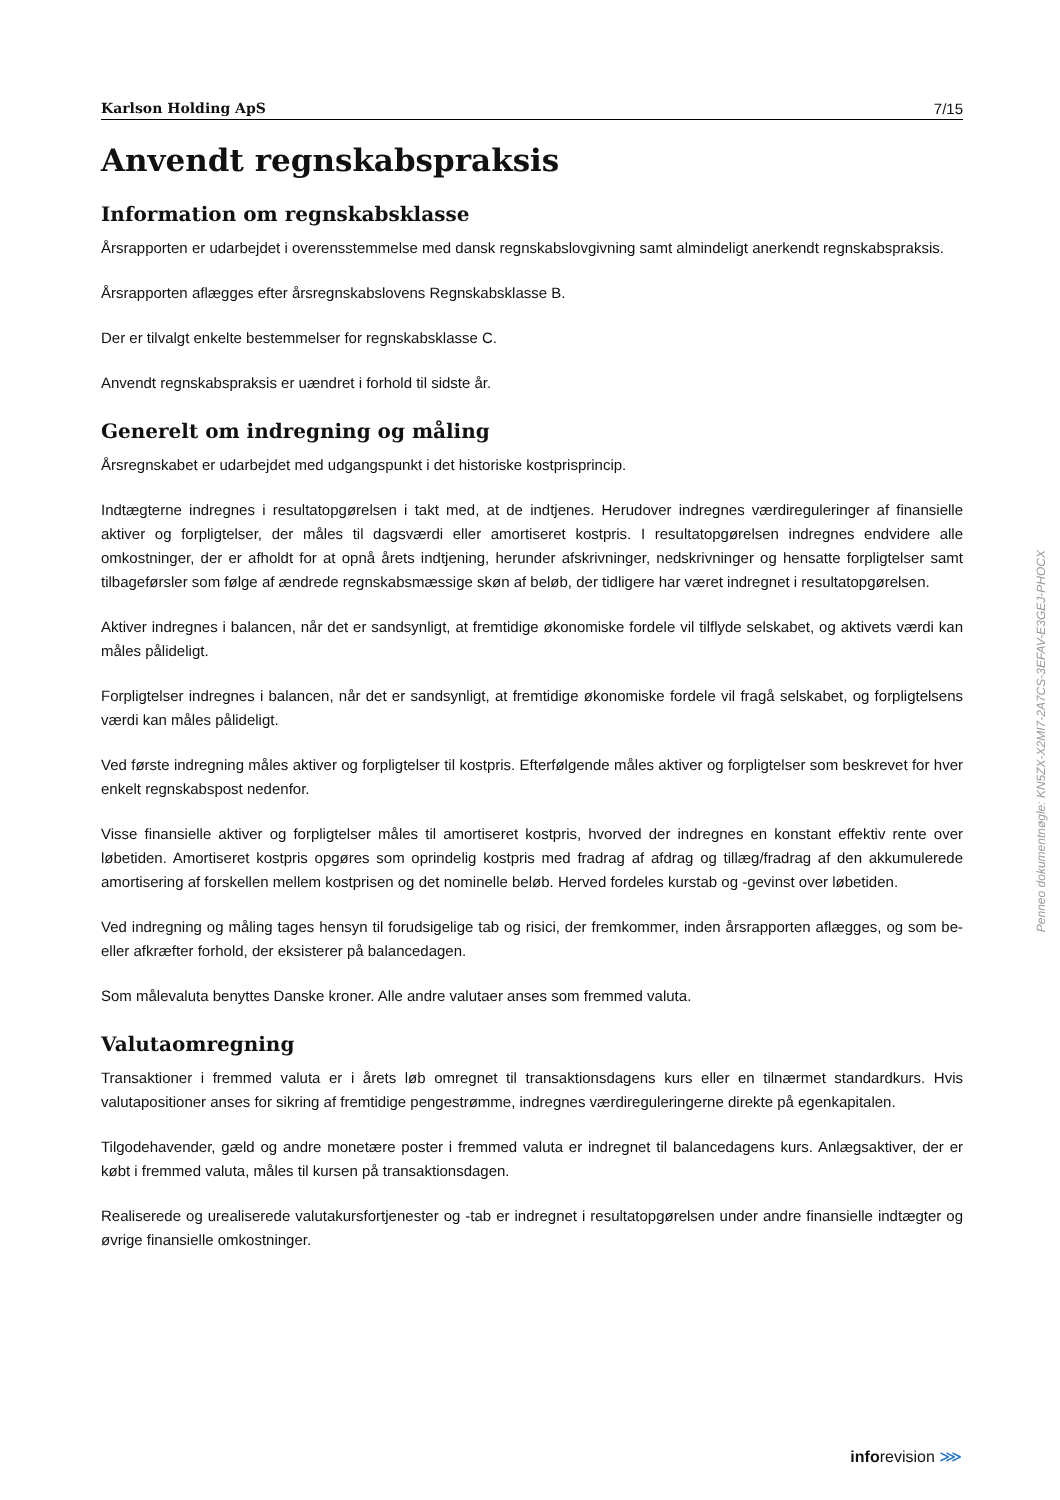Karlson Holding ApS 7/15
Anvendt regnskabspraksis
Information om regnskabsklasse
Årsrapporten er udarbejdet i overensstemmelse med dansk regnskabslovgivning samt almindeligt anerkendt regnskabspraksis.
Årsrapporten aflægges efter årsregnskabslovens Regnskabsklasse B.
Der er tilvalgt enkelte bestemmelser for regnskabsklasse C.
Anvendt regnskabspraksis er uændret i forhold til sidste år.
Generelt om indregning og måling
Årsregnskabet er udarbejdet med udgangspunkt i det historiske kostprisprincip.
Indtægterne indregnes i resultatopgørelsen i takt med, at de indtjenes. Herudover indregnes værdireguleringer af finansielle aktiver og forpligtelser, der måles til dagsværdi eller amortiseret kostpris. I resultatopgørelsen indregnes endvidere alle omkostninger, der er afholdt for at opnå årets indtjening, herunder afskrivninger, nedskrivninger og hensatte forpligtelser samt tilbageførsler som følge af ændrede regnskabsmæssige skøn af beløb, der tidligere har været indregnet i resultatopgørelsen.
Aktiver indregnes i balancen, når det er sandsynligt, at fremtidige økonomiske fordele vil tilflyde selskabet, og aktivets værdi kan måles pålideligt.
Forpligtelser indregnes i balancen, når det er sandsynligt, at fremtidige økonomiske fordele vil fragå selskabet, og forpligtelsens værdi kan måles pålideligt.
Ved første indregning måles aktiver og forpligtelser til kostpris. Efterfølgende måles aktiver og forpligtelser som beskrevet for hver enkelt regnskabspost nedenfor.
Visse finansielle aktiver og forpligtelser måles til amortiseret kostpris, hvorved der indregnes en konstant effektiv rente over løbetiden. Amortiseret kostpris opgøres som oprindelig kostpris med fradrag af afdrag og tillæg/fradrag af den akkumulerede amortisering af forskellen mellem kostprisen og det nominelle beløb. Herved fordeles kurstab og -gevinst over løbetiden.
Ved indregning og måling tages hensyn til forudsigelige tab og risici, der fremkommer, inden årsrapporten aflægges, og som be- eller afkræfter forhold, der eksisterer på balancedagen.
Som målevaluta benyttes Danske kroner. Alle andre valutaer anses som fremmed valuta.
Valutaomregning
Transaktioner i fremmed valuta er i årets løb omregnet til transaktionsdagens kurs eller en tilnærmet standardkurs. Hvis valutapositioner anses for sikring af fremtidige pengestrømme, indregnes værdireguleringerne direkte på egenkapitalen.
Tilgodehavender, gæld og andre monetære poster i fremmed valuta er indregnet til balancedagens kurs. Anlægsaktiver, der er købt i fremmed valuta, måles til kursen på transaktionsdagen.
Realiserede og urealiserede valutakursfortjenester og -tab er indregnet i resultatopgørelsen under andre finansielle indtægter og øvrige finansielle omkostninger.
Penneo dokumentnøgle: KN5ZX-X2MI7-2A7CS-3EFAV-E3GEJ-PHOCX
inforevision ⋙